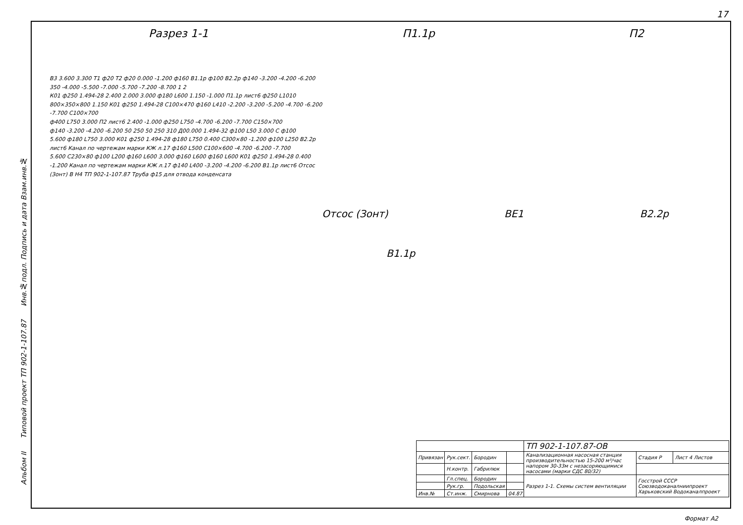17
Альбом II Типовой проект ТП 902-1-107.87 Инв.№подл. Подпись и дата Взам.инв.№
Разрез 1-1 П1.1р П2
Отсос (Зонт) ВЕ1 В2.2р
В1.1р
В3 3.600 3.300 Т1 ф20 Т2 ф20 0.000 -1.200 ф160 В1.1р ф100 В2.2р ф140 -3.200 -4.200 -6.200 350 -4.000 -5.500 -7.000 -5.700 -7.200 -8.700 1 2
К01 ф250 1.494-28 2.400 2.000 3.000 ф180 L600 1.150 -1.000 П1.1р лист6 ф250 L1010 800×350×800 1.150 К01 ф250 1.494-28 С100×470 ф160 L410 -2.200 -3.200 -5.200 -4.700 -6.200 -7.700 С100×700
ф400 L750 3.000 П2 лист6 2.400 -1.000 ф250 L750 -4.700 -6.200 -7.700 С150×700
ф140 -3.200 -4.200 -6.200 50 250 50 250 310 Д00.000 1.494-32 ф100 L50 3.000 С ф100
5.600 ф180 L750 3.000 К01 ф250 1.494-28 ф180 L750 0.400 С300×80 -1.200 ф100 L250 В2.2р лист6 Канал по чертежам марки КЖ л.17 ф160 L500 С100×600 -4.700 -6.200 -7.700
5.600 С230×80 ф100 L200 ф160 L600 3.000 ф160 L600 ф160 L600 К01 ф250 1.494-28 0.400 -1.200 Канал по чертежам марки КЖ л.17 ф140 L400 -3.200 -4.200 -6.200 В1.1р лист6 Отсос (Зонт) В Н4 ТП 902-1-107.87 Труба ф15 для отвода конденсата
| | | | | ТП 902-1-107.87-ОВ | | |
| Привязан | Рук.сект. | Бородин | | Канализационная насосная станция производительностью 15-200 м³/час напором 30-33м с незасоряющимися насосами (марки СДС 80/32) | Стадия Р | Лист 4 Листов |
| | Н.контр. | Габрилюк | | | | |
| | Гл.спец. | Бородин | | Разрез 1-1. Схемы систем вентиляции | Госстрой СССР Союзводоканалниипроект Харьковский Водоканалпроект | |
| | Рук.гр. | Подольская | | | | |
| Инв.№ | Ст.инж. | Смирнова | 04.87 | | | |
Формат А2